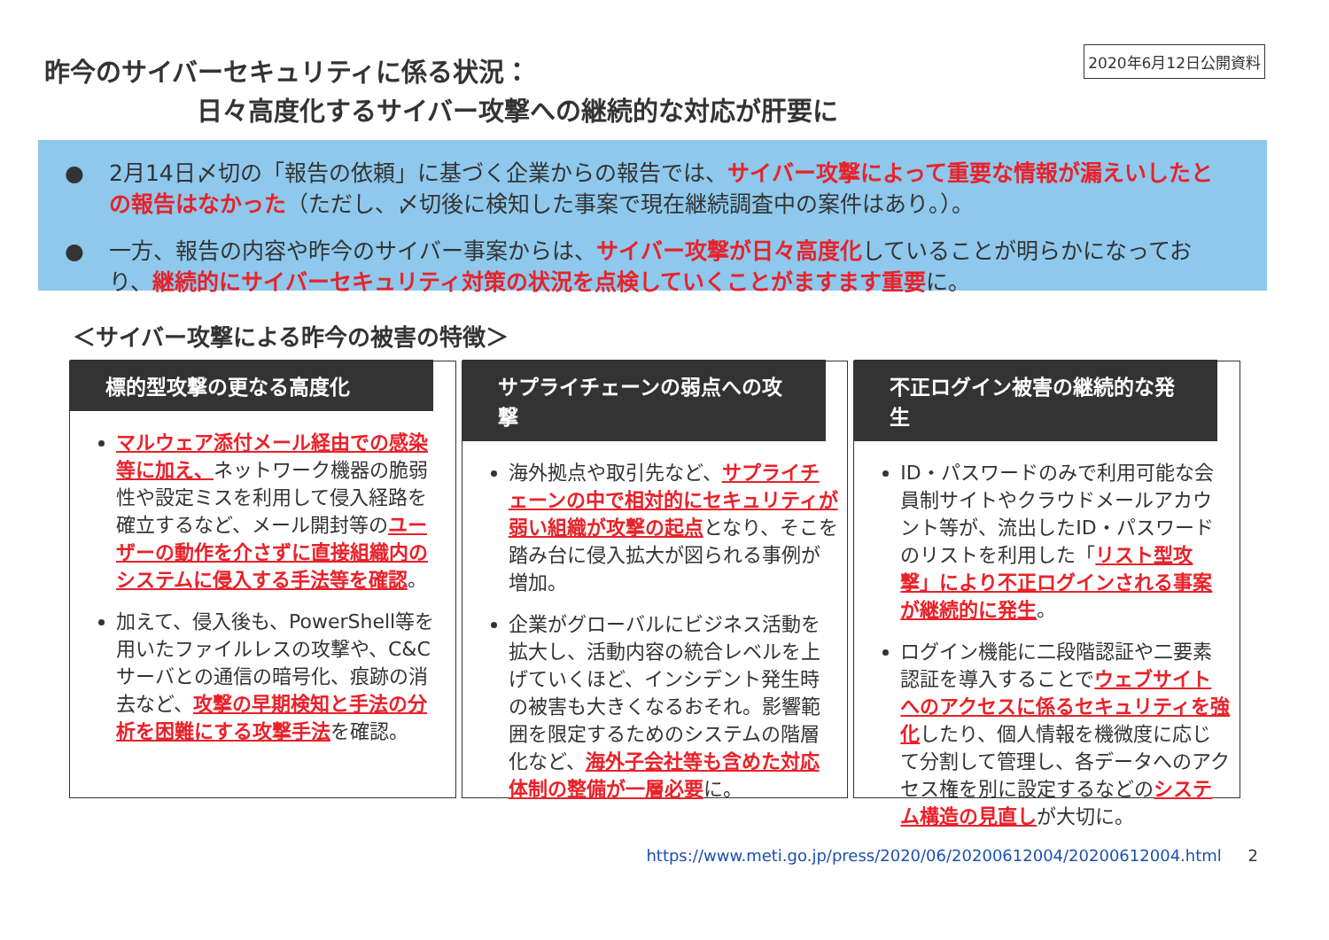2020年6月12日公開資料
昨今のサイバーセキュリティに係る状況：
日々高度化するサイバー攻撃への継続的な対応が肝要に
● 2月14日〆切の「報告の依頼」に基づく企業からの報告では、サイバー攻撃によって重要な情報が漏えいしたとの報告はなかった（ただし、〆切後に検知した事案で現在継続調査中の案件はあり。）。
● 一方、報告の内容や昨今のサイバー事案からは、サイバー攻撃が日々高度化していることが明らかになっており、継続的にサイバーセキュリティ対策の状況を点検していくことがますます重要に。
＜サイバー攻撃による昨今の被害の特徴＞
標的型攻撃の更なる高度化
マルウェア添付メール経由での感染等に加え、ネットワーク機器の脆弱性や設定ミスを利用して侵入経路を確立するなど、メール開封等のユーザーの動作を介さずに直接組織内のシステムに侵入する手法等を確認。
加えて、侵入後も、PowerShell等を用いたファイルレスの攻撃や、C&Cサーバとの通信の暗号化、痕跡の消去など、攻撃の早期検知と手法の分析を困難にする攻撃手法を確認。
サプライチェーンの弱点への攻撃
海外拠点や取引先など、サプライチェーンの中で相対的にセキュリティが弱い組織が攻撃の起点となり、そこを踏み台に侵入拡大が図られる事例が増加。
企業がグローバルにビジネス活動を拡大し、活動内容の統合レベルを上げていくほど、インシデント発生時の被害も大きくなるおそれ。影響範囲を限定するためのシステムの階層化など、海外子会社等も含めた対応体制の整備が一層必要に。
不正ログイン被害の継続的な発生
ID・パスワードのみで利用可能な会員制サイトやクラウドメールアカウント等が、流出したID・パスワードのリストを利用した「リスト型攻撃」により不正ログインされる事案が継続的に発生。
ログイン機能に二段階認証や二要素認証を導入することでウェブサイトへのアクセスに係るセキュリティを強化したり、個人情報を機微度に応じて分割して管理し、各データへのアクセス権を別に設定するなどのシステム構造の見直しが大切に。
https://www.meti.go.jp/press/2020/06/20200612004/20200612004.html 2